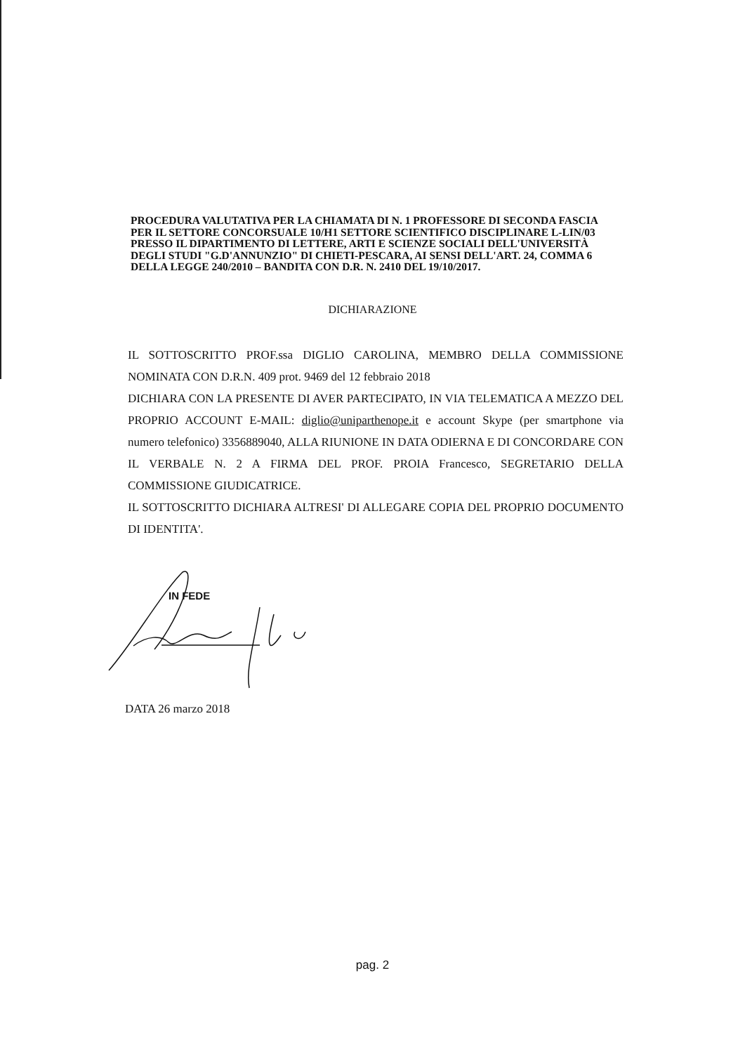PROCEDURA VALUTATIVA PER LA CHIAMATA DI N. 1 PROFESSORE DI SECONDA FASCIA PER IL SETTORE CONCORSUALE 10/H1 SETTORE SCIENTIFICO DISCIPLINARE L-LIN/03 PRESSO IL DIPARTIMENTO DI LETTERE, ARTI E SCIENZE SOCIALI DELL'UNIVERSITÀ DEGLI STUDI "G.D'ANNUNZIO" DI CHIETI-PESCARA, AI SENSI DELL'ART. 24, COMMA 6 DELLA LEGGE 240/2010 – BANDITA CON D.R. N. 2410 DEL 19/10/2017.
DICHIARAZIONE
IL SOTTOSCRITTO PROF.ssa DIGLIO CAROLINA, MEMBRO DELLA COMMISSIONE NOMINATA CON D.R.N. 409 prot. 9469 del 12 febbraio 2018
DICHIARA CON LA PRESENTE DI AVER PARTECIPATO, IN VIA TELEMATICA A MEZZO DEL PROPRIO ACCOUNT E-MAIL: diglio@uniparthenope.it e account Skype (per smartphone via numero telefonico) 3356889040, ALLA RIUNIONE IN DATA ODIERNA E DI CONCORDARE CON IL VERBALE N. 2 A FIRMA DEL PROF. PROIA Francesco, SEGRETARIO DELLA COMMISSIONE GIUDICATRICE.
IL SOTTOSCRITTO DICHIARA ALTRESI' DI ALLEGARE COPIA DEL PROPRIO DOCUMENTO DI IDENTITA'.
IN FEDE
DATA 26 marzo 2018
pag. 2